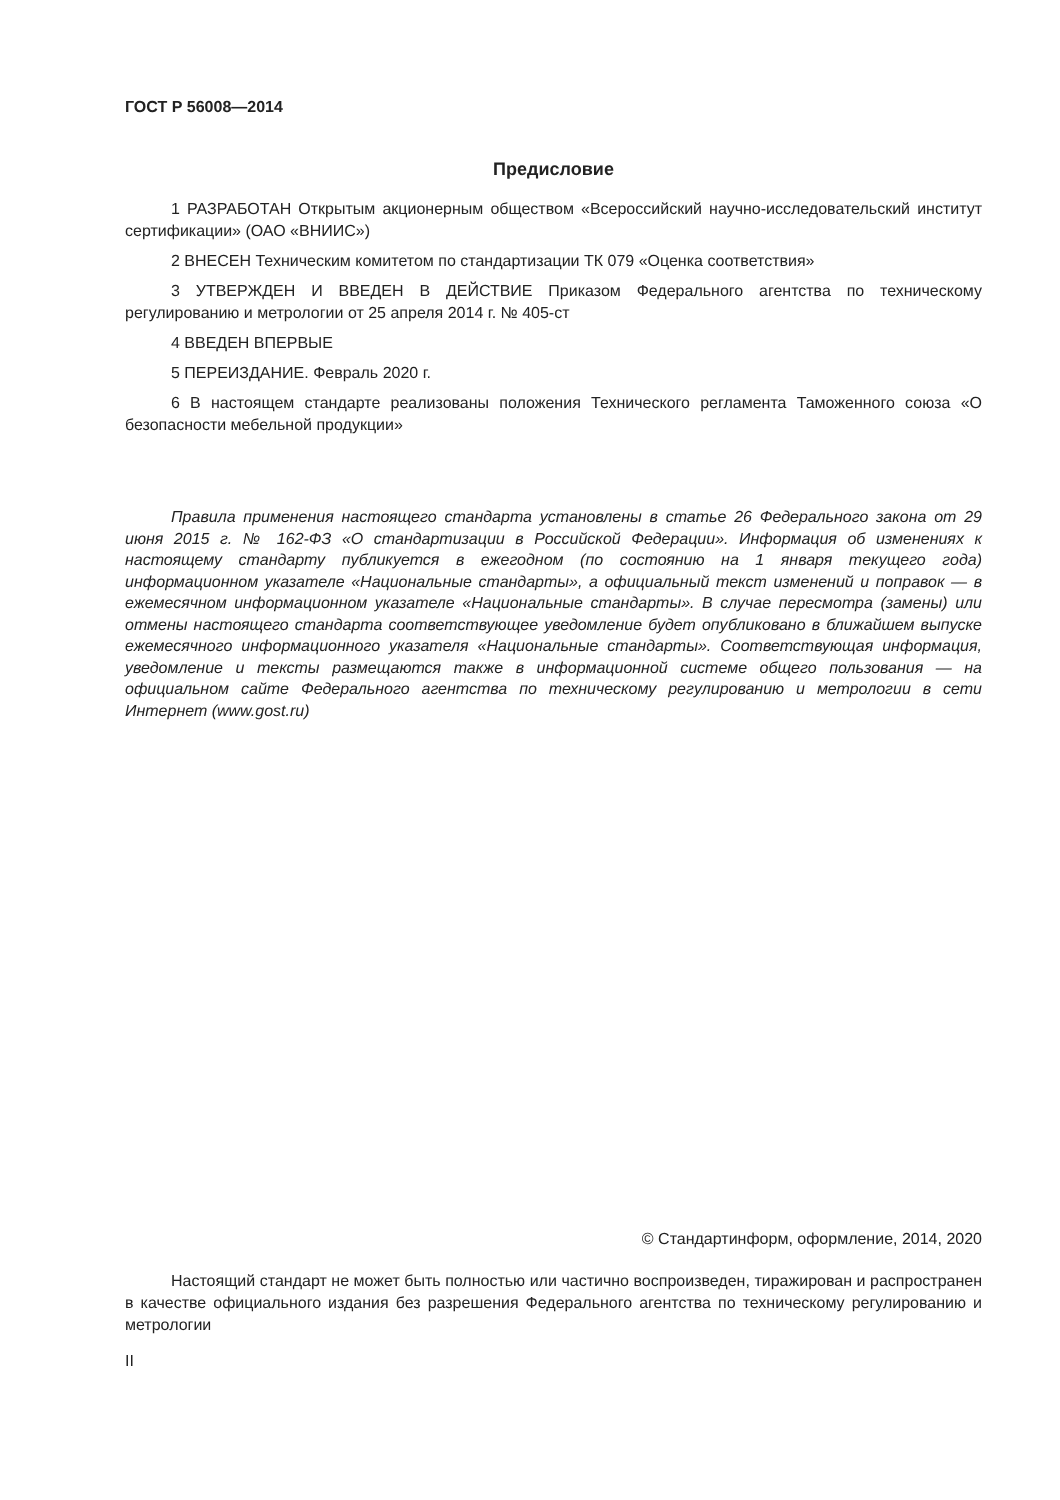ГОСТ Р 56008—2014
Предисловие
1 РАЗРАБОТАН Открытым акционерным обществом «Всероссийский научно-исследовательский институт сертификации» (ОАО «ВНИИС»)
2 ВНЕСЕН Техническим комитетом по стандартизации ТК 079 «Оценка соответствия»
3 УТВЕРЖДЕН И ВВЕДЕН В ДЕЙСТВИЕ Приказом Федерального агентства по техническому регулированию и метрологии от 25 апреля 2014 г. № 405-ст
4 ВВЕДЕН ВПЕРВЫЕ
5 ПЕРЕИЗДАНИЕ. Февраль 2020 г.
6 В настоящем стандарте реализованы положения Технического регламента Таможенного союза «О безопасности мебельной продукции»
Правила применения настоящего стандарта установлены в статье 26 Федерального закона от 29 июня 2015 г. № 162-ФЗ «О стандартизации в Российской Федерации». Информация об изменениях к настоящему стандарту публикуется в ежегодном (по состоянию на 1 января текущего года) информационном указателе «Национальные стандарты», а официальный текст изменений и поправок — в ежемесячном информационном указателе «Национальные стандарты». В случае пересмотра (замены) или отмены настоящего стандарта соответствующее уведомление будет опубликовано в ближайшем выпуске ежемесячного информационного указателя «Национальные стандарты». Соответствующая информация, уведомление и тексты размещаются также в информационной системе общего пользования — на официальном сайте Федерального агентства по техническому регулированию и метрологии в сети Интернет (www.gost.ru)
© Стандартинформ, оформление, 2014, 2020
Настоящий стандарт не может быть полностью или частично воспроизведен, тиражирован и распространен в качестве официального издания без разрешения Федерального агентства по техническому регулированию и метрологии
II